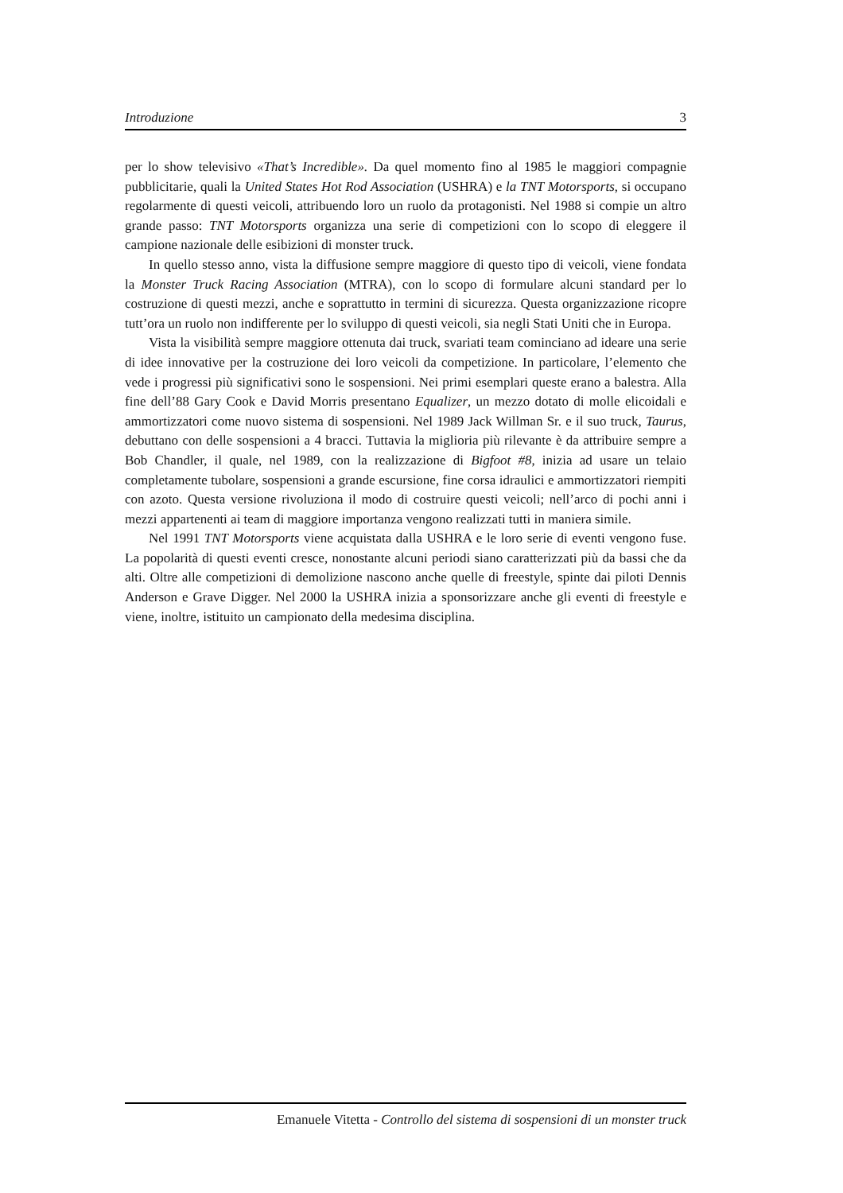Introduzione 3
per lo show televisivo «That’s Incredible». Da quel momento fino al 1985 le maggiori compagnie pubblicitarie, quali la United States Hot Rod Association (USHRA) e la TNT Motorsports, si occupano regolarmente di questi veicoli, attribuendo loro un ruolo da protagonisti. Nel 1988 si compie un altro grande passo: TNT Motorsports organizza una serie di competizioni con lo scopo di eleggere il campione nazionale delle esibizioni di monster truck.
In quello stesso anno, vista la diffusione sempre maggiore di questo tipo di veicoli, viene fondata la Monster Truck Racing Association (MTRA), con lo scopo di formulare alcuni standard per lo costruzione di questi mezzi, anche e soprattutto in termini di sicurezza. Questa organizzazione ricopre tutt’ora un ruolo non indifferente per lo sviluppo di questi veicoli, sia negli Stati Uniti che in Europa.
Vista la visibilità sempre maggiore ottenuta dai truck, svariati team cominciano ad ideare una serie di idee innovative per la costruzione dei loro veicoli da competizione. In particolare, l’elemento che vede i progressi più significativi sono le sospensioni. Nei primi esemplari queste erano a balestra. Alla fine dell’88 Gary Cook e David Morris presentano Equalizer, un mezzo dotato di molle elicoidali e ammortizzatori come nuovo sistema di sospensioni. Nel 1989 Jack Willman Sr. e il suo truck, Taurus, debuttano con delle sospensioni a 4 bracci. Tuttavia la miglioria più rilevante è da attribuire sempre a Bob Chandler, il quale, nel 1989, con la realizzazione di Bigfoot #8, inizia ad usare un telaio completamente tubolare, sospensioni a grande escursione, fine corsa idraulici e ammortizzatori riempiti con azoto. Questa versione rivoluziona il modo di costruire questi veicoli; nell’arco di pochi anni i mezzi appartenenti ai team di maggiore importanza vengono realizzati tutti in maniera simile.
Nel 1991 TNT Motorsports viene acquistata dalla USHRA e le loro serie di eventi vengono fuse. La popolarità di questi eventi cresce, nonostante alcuni periodi siano caratterizzati più da bassi che da alti. Oltre alle competizioni di demolizione nascono anche quelle di freestyle, spinte dai piloti Dennis Anderson e Grave Digger. Nel 2000 la USHRA inizia a sponsorizzare anche gli eventi di freestyle e viene, inoltre, istituito un campionato della medesima disciplina.
Emanuele Vitetta - Controllo del sistema di sospensioni di un monster truck